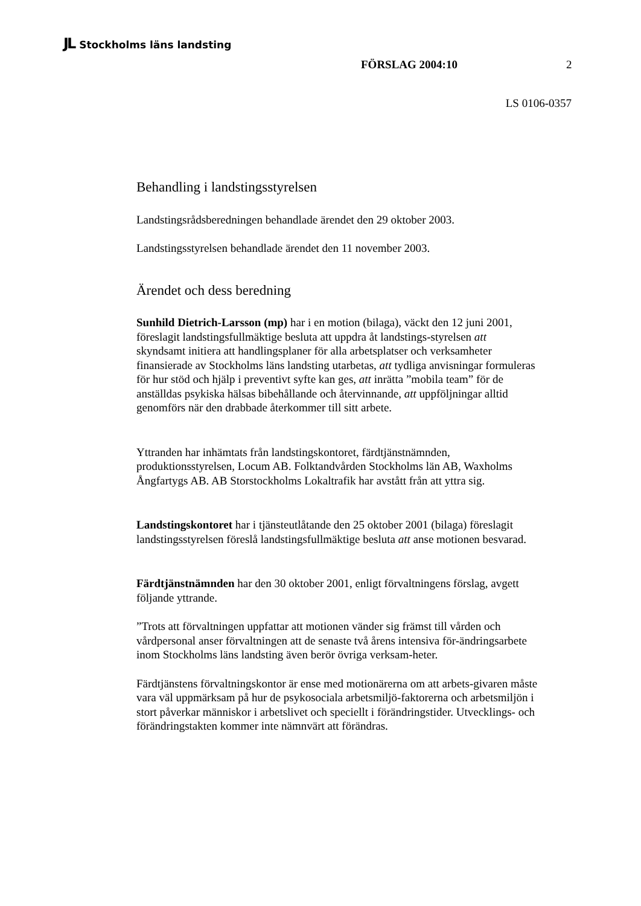JL Stockholms läns landsting
FÖRSLAG 2004:10 2
LS 0106-0357
Behandling i landstingsstyrelsen
Landstingsrådsberedningen behandlade ärendet den 29 oktober 2003.
Landstingsstyrelsen behandlade ärendet den 11 november 2003.
Ärendet och dess beredning
Sunhild Dietrich-Larsson (mp) har i en motion (bilaga), väckt den 12 juni 2001, föreslagit landstingsfullmäktige besluta att uppdra åt landstings-styrelsen att skyndsamt initiera att handlingsplaner för alla arbetsplatser och verksamheter finansierade av Stockholms läns landsting utarbetas, att tydliga anvisningar formuleras för hur stöd och hjälp i preventivt syfte kan ges, att inrätta ”mobila team” för de anställdas psykiska hälsas bibehållande och återvinnande, att uppföljningar alltid genomförs när den drabbade återkommer till sitt arbete.
Yttranden har inhämtats från landstingskontoret, färdtjänstnämnden, produktionsstyrelsen, Locum AB. Folktandvården Stockholms län AB, Waxholms Ångfartygs AB. AB Storstockholms Lokaltrafik har avstått från att yttra sig.
Landstingskontoret har i tjänsteutlåtande den 25 oktober 2001 (bilaga) föreslagit landstingsstyrelsen föreslå landstingsfullmäktige besluta att anse motionen besvarad.
Färdtjänstnämnden har den 30 oktober 2001, enligt förvaltningens förslag, avgett följande yttrande.
”Trots att förvaltningen uppfattar att motionen vänder sig främst till vården och vårdpersonal anser förvaltningen att de senaste två årens intensiva för-ändringsarbete inom Stockholms läns landsting även berör övriga verksam-heter.
Färdtjänstens förvaltningskontor är ense med motionärerna om att arbets-givaren måste vara väl uppmärksam på hur de psykosociala arbetsmiljö-faktorerna och arbetsmiljön i stort påverkar människor i arbetslivet och speciellt i förändringstider. Utvecklings- och förändringstakten kommer inte nämnvärt att förändras.